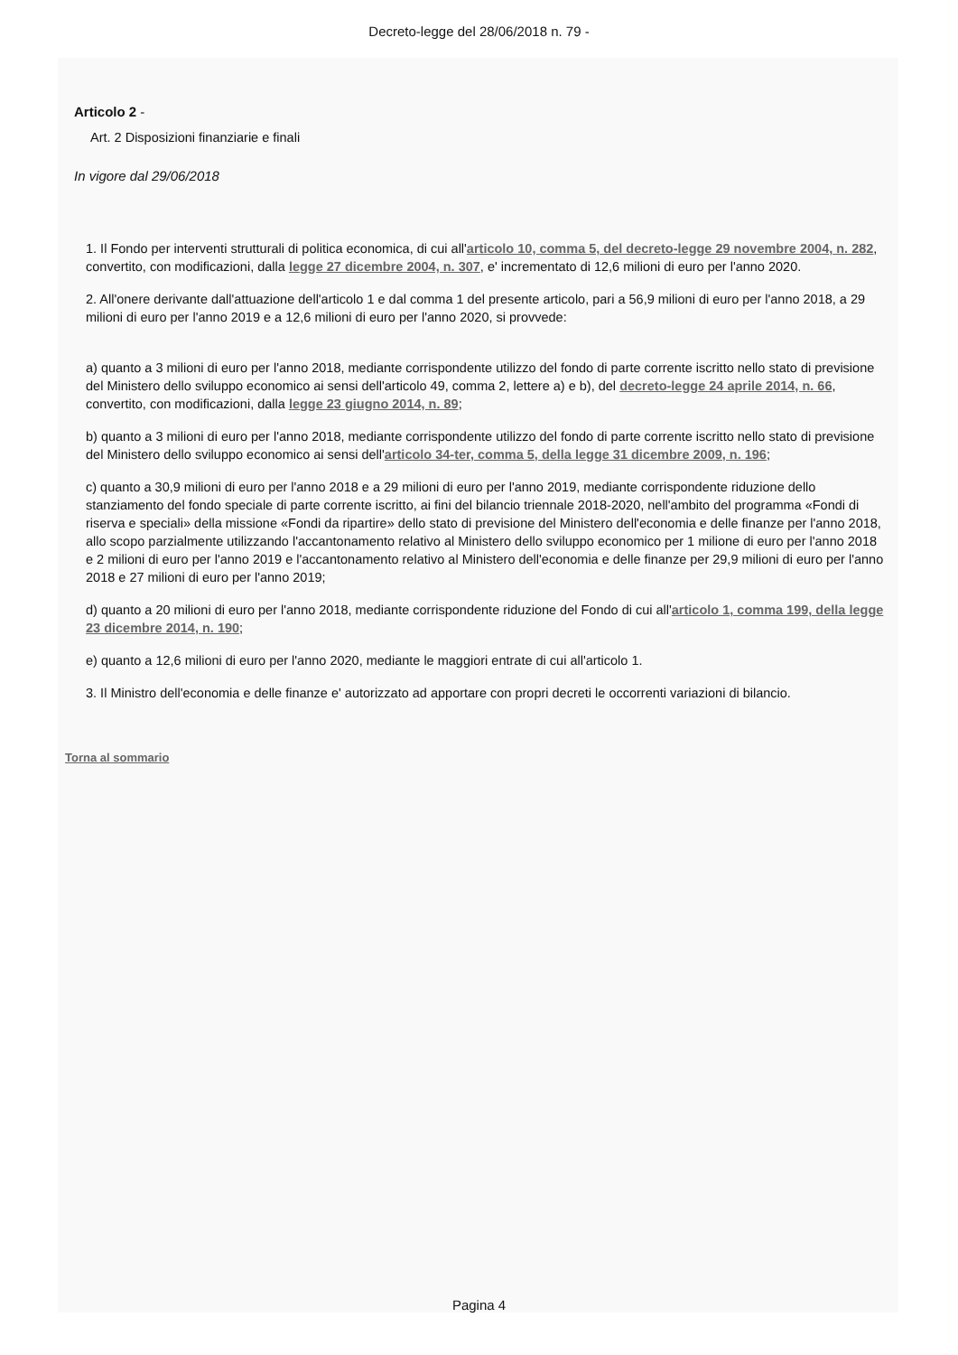Decreto-legge del 28/06/2018 n. 79 -
Articolo 2 -
Art. 2 Disposizioni finanziarie e finali
In vigore dal 29/06/2018
1. Il Fondo per interventi strutturali di politica economica, di cui all'articolo 10, comma 5, del decreto-legge 29 novembre 2004, n. 282, convertito, con modificazioni, dalla legge 27 dicembre 2004, n. 307, e' incrementato di 12,6 milioni di euro per l'anno 2020.
2. All'onere derivante dall'attuazione dell'articolo 1 e dal comma 1 del presente articolo, pari a 56,9 milioni di euro per l'anno 2018, a 29 milioni di euro per l'anno 2019 e a 12,6 milioni di euro per l'anno 2020, si provvede:
a) quanto a 3 milioni di euro per l'anno 2018, mediante corrispondente utilizzo del fondo di parte corrente iscritto nello stato di previsione del Ministero dello sviluppo economico ai sensi dell'articolo 49, comma 2, lettere a) e b), del decreto-legge 24 aprile 2014, n. 66, convertito, con modificazioni, dalla legge 23 giugno 2014, n. 89;
b) quanto a 3 milioni di euro per l'anno 2018, mediante corrispondente utilizzo del fondo di parte corrente iscritto nello stato di previsione del Ministero dello sviluppo economico ai sensi dell'articolo 34-ter, comma 5, della legge 31 dicembre 2009, n. 196;
c) quanto a 30,9 milioni di euro per l'anno 2018 e a 29 milioni di euro per l'anno 2019, mediante corrispondente riduzione dello stanziamento del fondo speciale di parte corrente iscritto, ai fini del bilancio triennale 2018-2020, nell'ambito del programma «Fondi di riserva e speciali» della missione «Fondi da ripartire» dello stato di previsione del Ministero dell'economia e delle finanze per l'anno 2018, allo scopo parzialmente utilizzando l'accantonamento relativo al Ministero dello sviluppo economico per 1 milione di euro per l'anno 2018 e 2 milioni di euro per l'anno 2019 e l'accantonamento relativo al Ministero dell'economia e delle finanze per 29,9 milioni di euro per l'anno 2018 e 27 milioni di euro per l'anno 2019;
d) quanto a 20 milioni di euro per l'anno 2018, mediante corrispondente riduzione del Fondo di cui all'articolo 1, comma 199, della legge 23 dicembre 2014, n. 190;
e) quanto a 12,6 milioni di euro per l'anno 2020, mediante le maggiori entrate di cui all'articolo 1.
3. Il Ministro dell'economia e delle finanze e' autorizzato ad apportare con propri decreti le occorrenti variazioni di bilancio.
Torna al sommario
Pagina 4